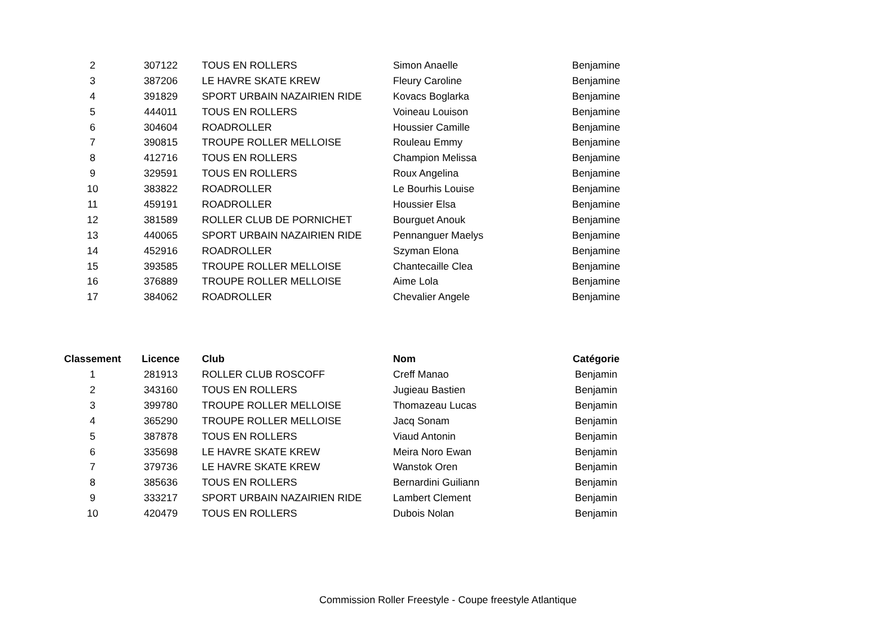| 2 | 307122 | TOUS EN ROLLERS | Simon Anaelle | Benjamine |
| 3 | 387206 | LE HAVRE SKATE KREW | Fleury Caroline | Benjamine |
| 4 | 391829 | SPORT URBAIN NAZAIRIEN RIDE | Kovacs Boglarka | Benjamine |
| 5 | 444011 | TOUS EN ROLLERS | Voineau Louison | Benjamine |
| 6 | 304604 | ROADROLLER | Houssier Camille | Benjamine |
| 7 | 390815 | TROUPE ROLLER MELLOISE | Rouleau Emmy | Benjamine |
| 8 | 412716 | TOUS EN ROLLERS | Champion Melissa | Benjamine |
| 9 | 329591 | TOUS EN ROLLERS | Roux Angelina | Benjamine |
| 10 | 383822 | ROADROLLER | Le Bourhis Louise | Benjamine |
| 11 | 459191 | ROADROLLER | Houssier Elsa | Benjamine |
| 12 | 381589 | ROLLER CLUB DE PORNICHET | Bourguet Anouk | Benjamine |
| 13 | 440065 | SPORT URBAIN NAZAIRIEN RIDE | Pennanguer Maelys | Benjamine |
| 14 | 452916 | ROADROLLER | Szyman Elona | Benjamine |
| 15 | 393585 | TROUPE ROLLER MELLOISE | Chantecaille Clea | Benjamine |
| 16 | 376889 | TROUPE ROLLER MELLOISE | Aime Lola | Benjamine |
| 17 | 384062 | ROADROLLER | Chevalier Angele | Benjamine |
| Classement | Licence | Club | Nom | Catégorie |
| --- | --- | --- | --- | --- |
| 1 | 281913 | ROLLER CLUB ROSCOFF | Creff Manao | Benjamin |
| 2 | 343160 | TOUS EN ROLLERS | Jugieau Bastien | Benjamin |
| 3 | 399780 | TROUPE ROLLER MELLOISE | Thomazeau Lucas | Benjamin |
| 4 | 365290 | TROUPE ROLLER MELLOISE | Jacq Sonam | Benjamin |
| 5 | 387878 | TOUS EN ROLLERS | Viaud Antonin | Benjamin |
| 6 | 335698 | LE HAVRE SKATE KREW | Meira Noro Ewan | Benjamin |
| 7 | 379736 | LE HAVRE SKATE KREW | Wanstok Oren | Benjamin |
| 8 | 385636 | TOUS EN ROLLERS | Bernardini Guiliann | Benjamin |
| 9 | 333217 | SPORT URBAIN NAZAIRIEN RIDE | Lambert Clement | Benjamin |
| 10 | 420479 | TOUS EN ROLLERS | Dubois Nolan | Benjamin |
Commission Roller Freestyle - Coupe freestyle Atlantique